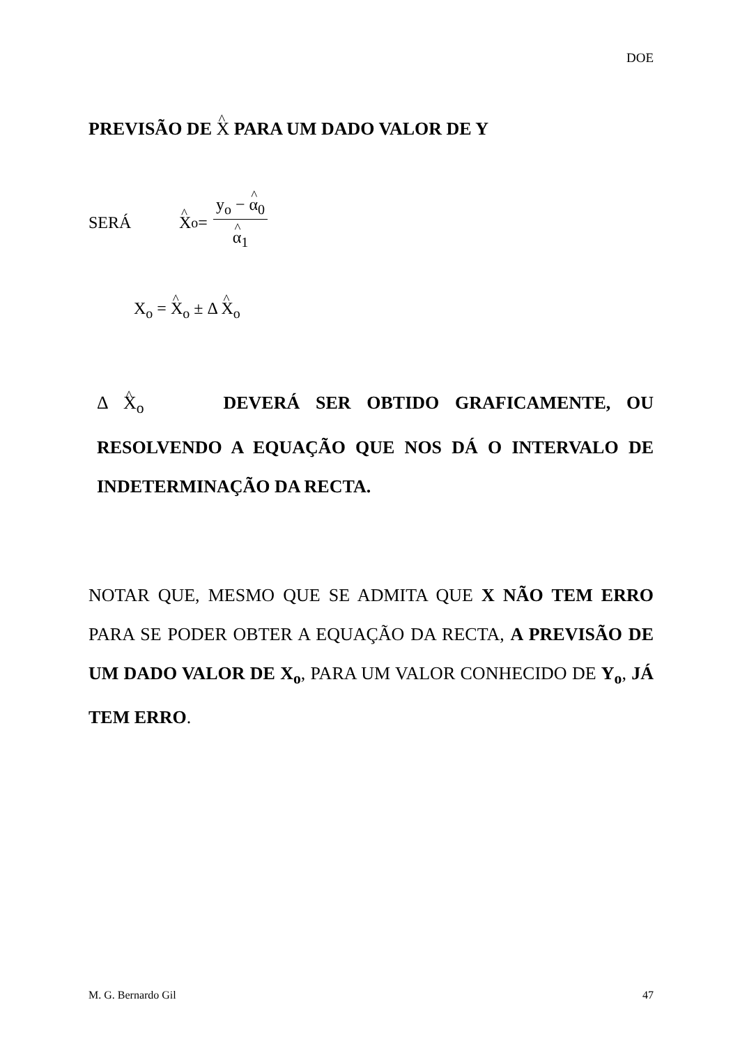DOE
PREVISÃO DE X PARA UM DADO VALOR DE Y
SERÁ X<sub>o</sub> = y<sub>o</sub> − α<sub>0</sub> α<sub>1</sub>
X<sub>o</sub> = X<sub>o</sub> ± Δ X<sub>o</sub>
Δ X<sub>o</sub> DEVERÁ SER OBTIDO GRAFICAMENTE, OU RESOLVENDO A EQUAÇÃO QUE NOS DÁ O INTERVALO DE INDETERMINAÇÃO DA RECTA.
NOTAR QUE, MESMO QUE SE ADMITA QUE X NÃO TEM ERRO PARA SE PODER OBTER A EQUAÇÃO DA RECTA, A PREVISÃO DE UM DADO VALOR DE X<sub>o</sub>, PARA UM VALOR CONHECIDO DE Y<sub>o</sub>, JÁ TEM ERRO.
M. G. Bernardo Gil 47